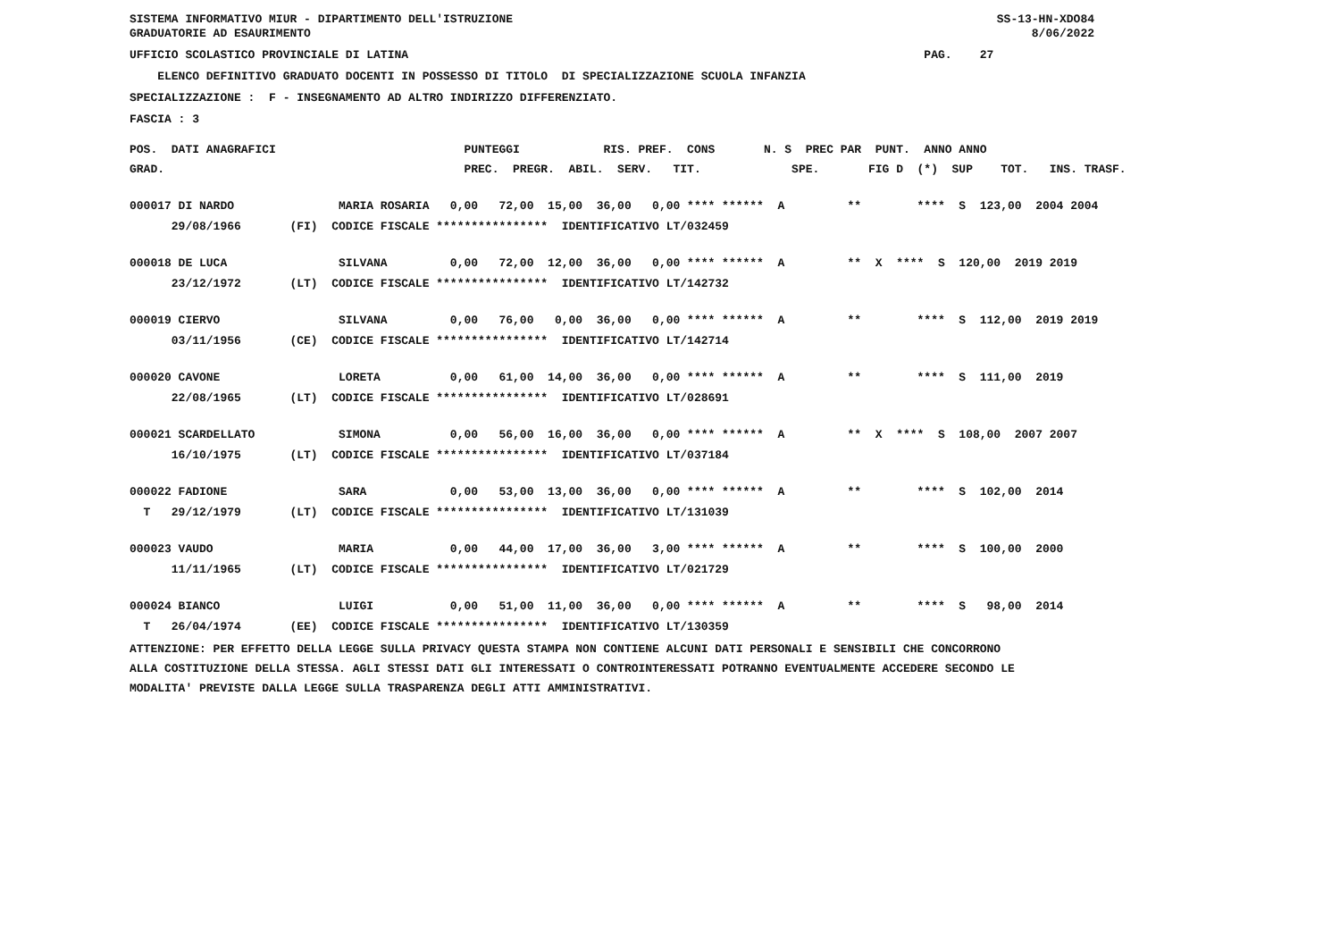SISTEMA INFORMATIVO MIUR - DIPARTIMENTO DELL'ISTRUZIONE GRADUATORIE AD ESAURIMENTO
SS-13-HN-XDO84 8/06/2022
UFFICIO SCOLASTICO PROVINCIALE DI LATINA PAG. 27
ELENCO DEFINITIVO GRADUATO DOCENTI IN POSSESSO DI TITOLO DI SPECIALIZZAZIONE SCUOLA INFANZIA
SPECIALIZZAZIONE : F - INSEGNAMENTO AD ALTRO INDIRIZZO DIFFERENZIATO.
FASCIA : 3
| POS. DATI ANAGRAFICI | PUNTEGGI RIS. PREF. CONS N. S PREC PAR PUNT. ANNO ANNO |
| --- | --- |
| GRAD. | PREC. PREGR. ABIL. SERV. TIT. SPE. FIG D (*) SUP TOT. INS. TRASF. |
| 000017 DI NARDO | MARIA ROSARIA 0,00 72,00 15,00 36,00 0,00 **** ****** A ** **** S 123,00 2004 2004 |
| 29/08/1966 | (FI) CODICE FISCALE **************** IDENTIFICATIVO LT/032459 |
| 000018 DE LUCA | SILVANA 0,00 72,00 12,00 36,00 0,00 **** ****** A ** X **** S 120,00 2019 2019 |
| 23/12/1972 | (LT) CODICE FISCALE **************** IDENTIFICATIVO LT/142732 |
| 000019 CIERVO | SILVANA 0,00 76,00 0,00 36,00 0,00 **** ****** A ** **** S 112,00 2019 2019 |
| 03/11/1956 | (CE) CODICE FISCALE **************** IDENTIFICATIVO LT/142714 |
| 000020 CAVONE | LORETA 0,00 61,00 14,00 36,00 0,00 **** ****** A ** **** S 111,00 2019 |
| 22/08/1965 | (LT) CODICE FISCALE **************** IDENTIFICATIVO LT/028691 |
| 000021 SCARDELLATO | SIMONA 0,00 56,00 16,00 36,00 0,00 **** ****** A ** X **** S 108,00 2007 2007 |
| 16/10/1975 | (LT) CODICE FISCALE **************** IDENTIFICATIVO LT/037184 |
| 000022 FADIONE | SARA 0,00 53,00 13,00 36,00 0,00 **** ****** A ** **** S 102,00 2014 |
| T 29/12/1979 | (LT) CODICE FISCALE **************** IDENTIFICATIVO LT/131039 |
| 000023 VAUDO | MARIA 0,00 44,00 17,00 36,00 3,00 **** ****** A ** **** S 100,00 2000 |
| 11/11/1965 | (LT) CODICE FISCALE **************** IDENTIFICATIVO LT/021729 |
| 000024 BIANCO | LUIGI 0,00 51,00 11,00 36,00 0,00 **** ****** A ** **** S 98,00 2014 |
| T 26/04/1974 | (EE) CODICE FISCALE **************** IDENTIFICATIVO LT/130359 |
ATTENZIONE: PER EFFETTO DELLA LEGGE SULLA PRIVACY QUESTA STAMPA NON CONTIENE ALCUNI DATI PERSONALI E SENSIBILI CHE CONCORRONO ALLA COSTITUZIONE DELLA STESSA. AGLI STESSI DATI GLI INTERESSATI O CONTROINTERESSATI POTRANNO EVENTUALMENTE ACCEDERE SECONDO LE MODALITA' PREVISTE DALLA LEGGE SULLA TRASPARENZA DEGLI ATTI AMMINISTRATIVI.